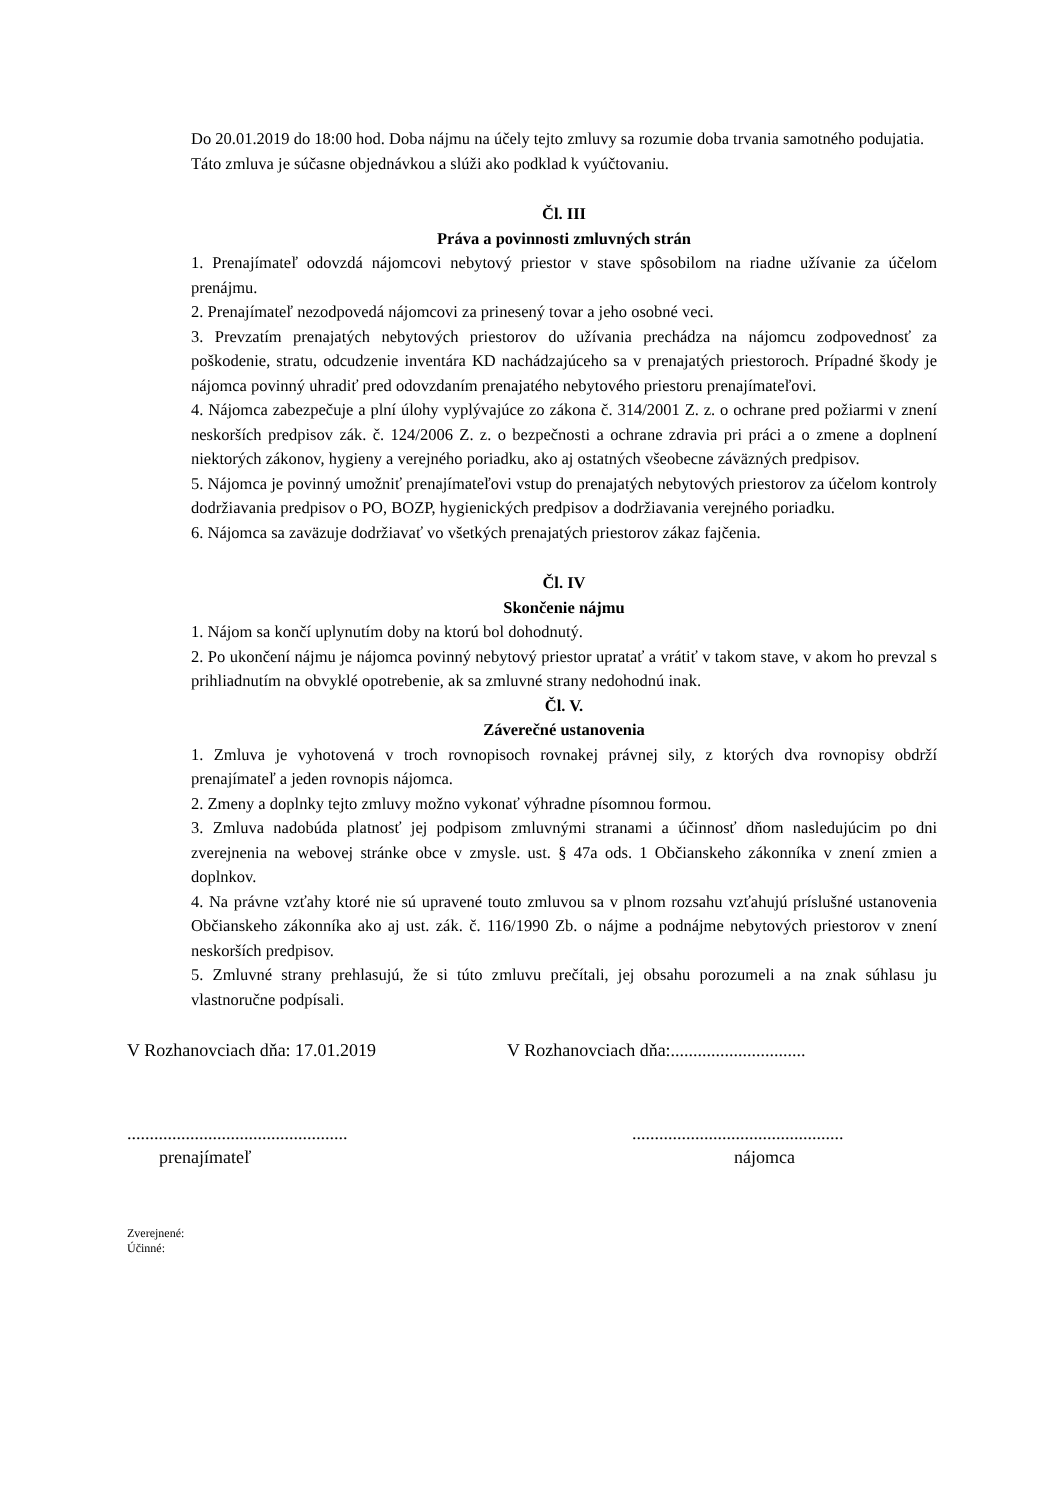Do 20.01.2019 do 18:00 hod. Doba nájmu na účely tejto zmluvy sa rozumie doba trvania samotného podujatia.
Táto zmluva je súčasne objednávkou a slúži ako podklad k vyúčtovaniu.
Čl. III
Práva a povinnosti zmluvných strán
1. Prenajímateľ odovzdá nájomcovi nebytový priestor v stave spôsobilom na riadne užívanie za účelom prenájmu.
2. Prenajímateľ nezodpovedá nájomcovi za prinesený tovar a jeho osobné veci.
3. Prevzatím prenajatých nebytových priestorov do užívania prechádza na nájomcu zodpovednosť za poškodenie, stratu, odcudzenie inventára KD nachádzajúceho sa v prenajatých priestoroch. Prípadné škody je nájomca povinný uhradiť pred odovzdaním prenajatého nebytového priestoru prenajímateľovi.
4. Nájomca zabezpečuje a plní úlohy vyplývajúce zo zákona č. 314/2001 Z. z. o ochrane pred požiarmi v znení neskorších predpisov zák. č. 124/2006 Z. z. o bezpečnosti a ochrane zdravia pri práci a o zmene a doplnení niektorých zákonov, hygieny a verejného poriadku, ako aj ostatných všeobecne záväzných predpisov.
5. Nájomca je povinný umožniť prenajímateľovi vstup do prenajatých nebytových priestorov za účelom kontroly dodržiavania predpisov o PO, BOZP, hygienických predpisov a dodržiavania verejného poriadku.
6. Nájomca sa zaväzuje dodržiavať vo všetkých prenajatých priestorov zákaz fajčenia.
Čl. IV
Skončenie nájmu
1. Nájom sa končí uplynutím doby na ktorú bol dohodnutý.
2. Po ukončení nájmu je nájomca povinný nebytový priestor upratať a vrátiť v takom stave, v akom ho prevzal s prihliadnutím na obvyklé opotrebenie, ak sa zmluvné strany nedohodnú inak.
Čl. V.
Záverečné ustanovenia
1. Zmluva je vyhotovená v troch rovnopisoch rovnakej právnej sily, z ktorých dva rovnopisy obdrží prenajímateľ a jeden rovnopis nájomca.
2. Zmeny a doplnky tejto zmluvy možno vykonať výhradne písomnou formou.
3. Zmluva nadobúda platnosť jej podpisom zmluvnými stranami a účinnosť dňom nasledujúcim po dni zverejnenia na webovej stránke obce v zmysle. ust. § 47a ods. 1 Občianskeho zákonníka v znení zmien a doplnkov.
4. Na právne vzťahy ktoré nie sú upravené touto zmluvou sa v plnom rozsahu vzťahujú príslušné ustanovenia Občianskeho zákonníka ako aj ust. zák. č. 116/1990 Zb. o nájme a podnájme nebytových priestorov v znení neskorších predpisov.
5. Zmluvné strany prehlasujú, že si túto zmluvu prečítali, jej obsahu porozumeli a na znak súhlasu ju vlastnoručne podpísali.
V Rozhanovciach dňa: 17.01.2019 V Rozhanovciach dňa:..............................
................................................................................................
prenajímateľ nájomca
Zverejnené:
Účinné: